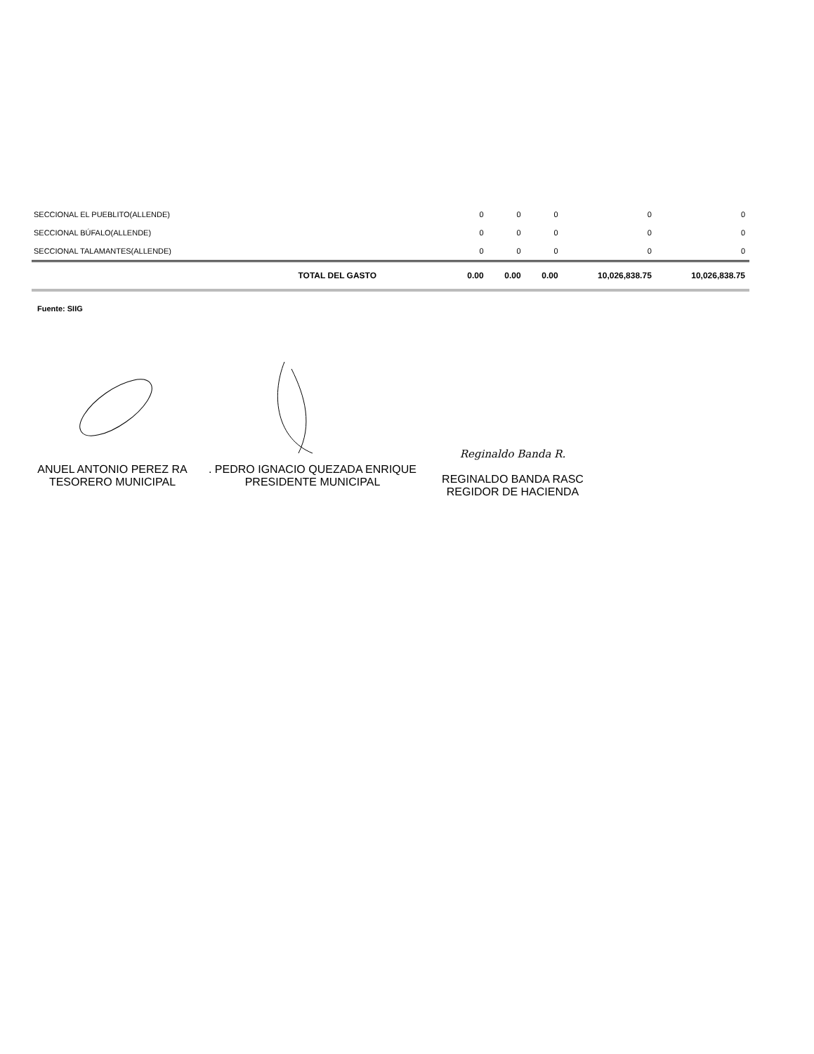| SECCIONAL EL PUEBLITO(ALLENDE) | 0 | 0 | 0 | 0 | 0 |
| SECCIONAL BÚFALO(ALLENDE) | 0 | 0 | 0 | 0 | 0 |
| SECCIONAL TALAMANTES(ALLENDE) | 0 | 0 | 0 | 0 | 0 |
| TOTAL DEL GASTO | 0.00 | 0.00 | 0.00 | 10,026,838.75 | 10,026,838.75 |
Fuente: SIIG
ANUEL ANTONIO PEREZ RA
TESORERO MUNICIPAL
. PEDRO IGNACIO QUEZADA ENRIQUE
PRESIDENTE MUNICIPAL
Reginaldo Banda R.
REGINALDO BANDA RASC
REGIDOR DE HACIENDA